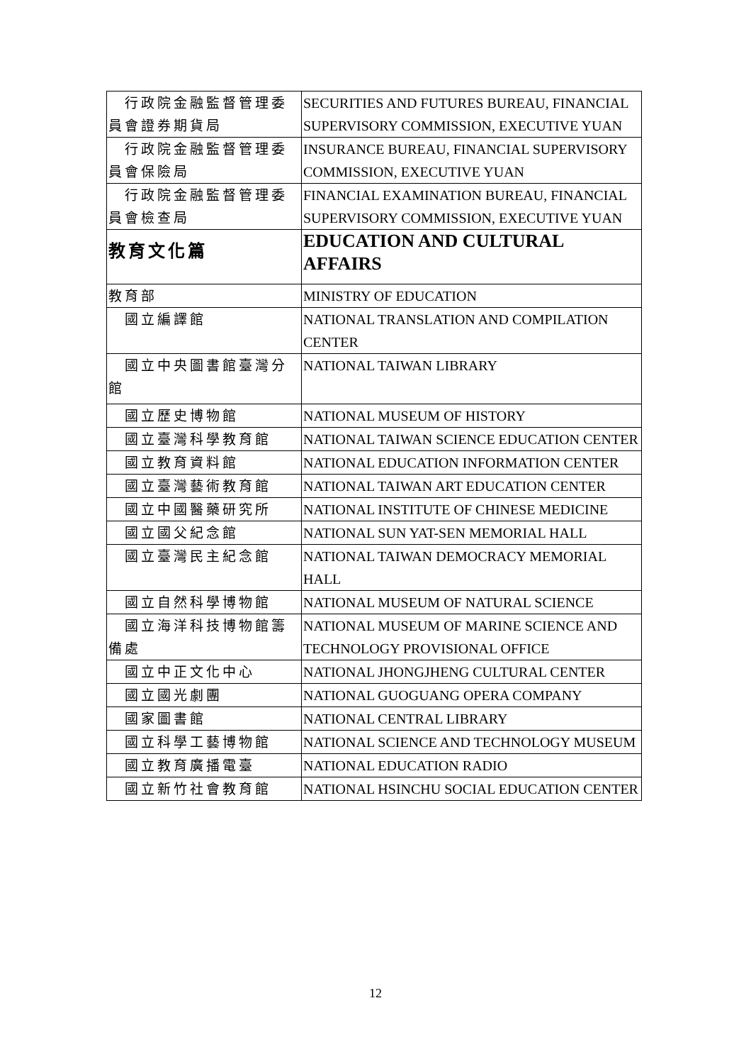| 行政院金融監督管理委員會證券期貨局 | SECURITIES AND FUTURES BUREAU, FINANCIAL SUPERVISORY COMMISSION, EXECUTIVE YUAN |
| 行政院金融監督管理委員會保險局 | INSURANCE BUREAU, FINANCIAL SUPERVISORY COMMISSION, EXECUTIVE YUAN |
| 行政院金融監督管理委員會檢查局 | FINANCIAL EXAMINATION BUREAU, FINANCIAL SUPERVISORY COMMISSION, EXECUTIVE YUAN |
| 教育文化篇 | EDUCATION AND CULTURAL AFFAIRS |
| 教育部 | MINISTRY OF EDUCATION |
| 國立編譯館 | NATIONAL TRANSLATION AND COMPILATION CENTER |
| 國立中央圖書館臺灣分館 | NATIONAL TAIWAN LIBRARY |
| 國立歷史博物館 | NATIONAL MUSEUM OF HISTORY |
| 國立臺灣科學教育館 | NATIONAL TAIWAN SCIENCE EDUCATION CENTER |
| 國立教育資料館 | NATIONAL EDUCATION INFORMATION CENTER |
| 國立臺灣藝術教育館 | NATIONAL TAIWAN ART EDUCATION CENTER |
| 國立中國醫藥研究所 | NATIONAL INSTITUTE OF CHINESE MEDICINE |
| 國立國父紀念館 | NATIONAL SUN YAT-SEN MEMORIAL HALL |
| 國立臺灣民主紀念館 | NATIONAL TAIWAN DEMOCRACY MEMORIAL HALL |
| 國立自然科學博物館 | NATIONAL MUSEUM OF NATURAL SCIENCE |
| 國立海洋科技博物館籌備處 | NATIONAL MUSEUM OF MARINE SCIENCE AND TECHNOLOGY PROVISIONAL OFFICE |
| 國立中正文化中心 | NATIONAL JHONGJHENG CULTURAL CENTER |
| 國立國光劇團 | NATIONAL GUOGUANG OPERA COMPANY |
| 國家圖書館 | NATIONAL CENTRAL LIBRARY |
| 國立科學工藝博物館 | NATIONAL SCIENCE AND TECHNOLOGY MUSEUM |
| 國立教育廣播電臺 | NATIONAL EDUCATION RADIO |
| 國立新竹社會教育館 | NATIONAL HSINCHU SOCIAL EDUCATION CENTER |
12